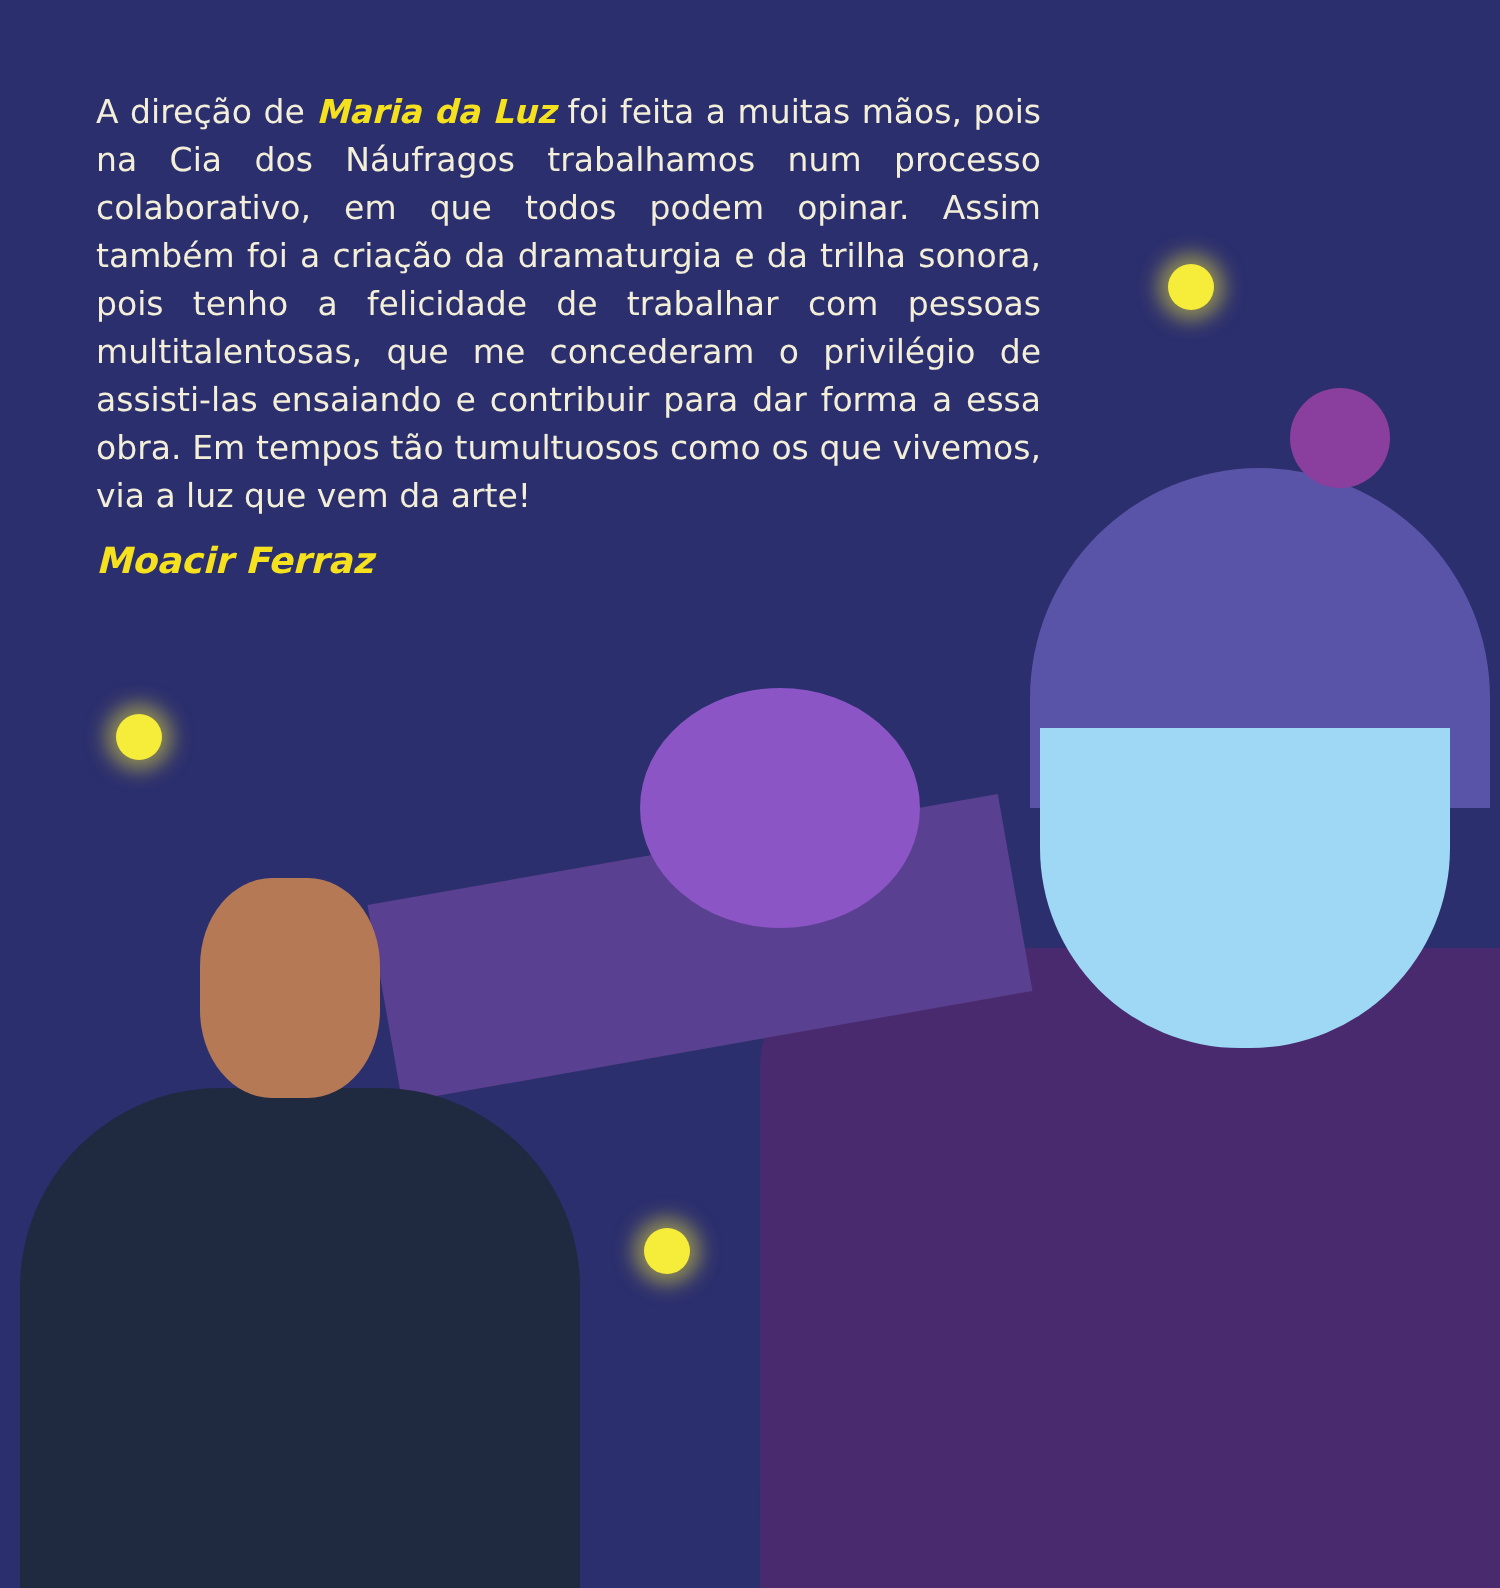A direção de Maria da Luz foi feita a muitas mãos, pois na Cia dos Náufragos trabalhamos num processo colaborativo, em que todos podem opinar. Assim também foi a criação da dramaturgia e da trilha sonora, pois tenho a felicidade de trabalhar com pessoas multitalentosas, que me concederam o privilégio de assisti-las ensaiando e contribuir para dar forma a essa obra. Em tempos tão tumultuosos como os que vivemos, via a luz que vem da arte!
Moacir Ferraz